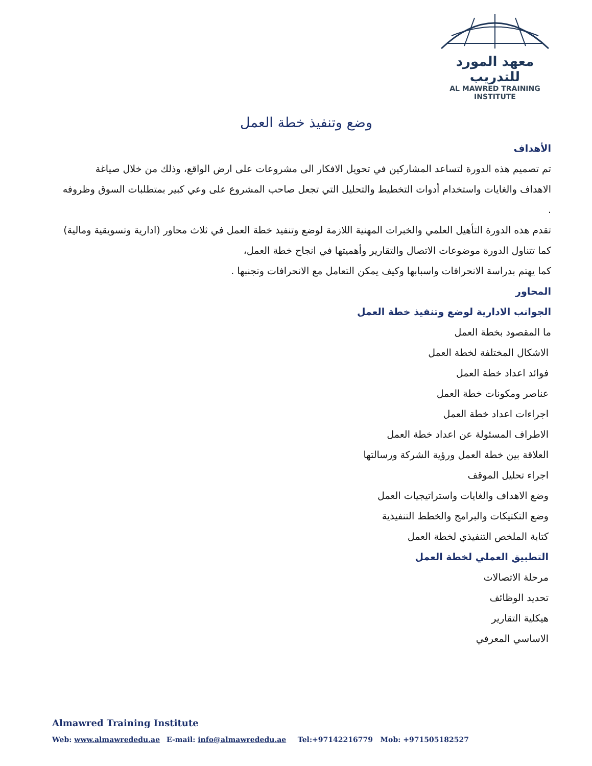معهد المورد للتدريب
AL MAWRED TRAINING INSTITUTE
وضع وتنفيذ خطة العمل
الأهداف
تم تصميم هذه الدورة لتساعد المشاركين في تحويل الافكار الى مشروعات على ارض الواقع، وذلك من خلال صياغة الاهداف والغايات واستخدام أدوات التخطيط والتحليل التي تجعل صاحب المشروع على وعي كبير بمتطلبات السوق وظروفه .
تقدم هذه الدورة التأهيل العلمي والخبرات المهنية اللازمة لوضع وتنفيذ خطة العمل في ثلاث محاور (ادارية وتسويقية ومالية) كما تتناول الدورة موضوعات الاتصال والتقارير وأهميتها في انجاح خطة العمل،
كما يهتم بدراسة الانحرافات واسبابها وكيف يمكن التعامل مع الانحرافات وتجنبها .
المحاور
الجوانب الادارية لوضع وتنفيذ خطة العمل
ما المقصود بخطة العمل
الاشكال المختلفة لخطة العمل
فوائد اعداد خطة العمل
عناصر ومكونات خطة العمل
اجراءات اعداد خطة العمل
الاطراف المسئولة عن اعداد خطة العمل
العلاقة بين خطة العمل ورؤية الشركة ورسالتها
اجراء تحليل الموقف
وضع الاهداف والغايات واستراتيجيات العمل
وضع التكتيكات والبرامج والخطط التنفيذية
كتابة الملخص التنفيذي لخطة العمل
التطبيق العملي لخطة العمل
مرحلة الاتصالات
تحديد الوظائف
هيكلية التقارير
الاساسي المعرفي
Almawred Training Institute
Web: www.almawrededu.ae E-mail: info@almawrededu.ae Tel:+97142216779 Mob: +971505182527